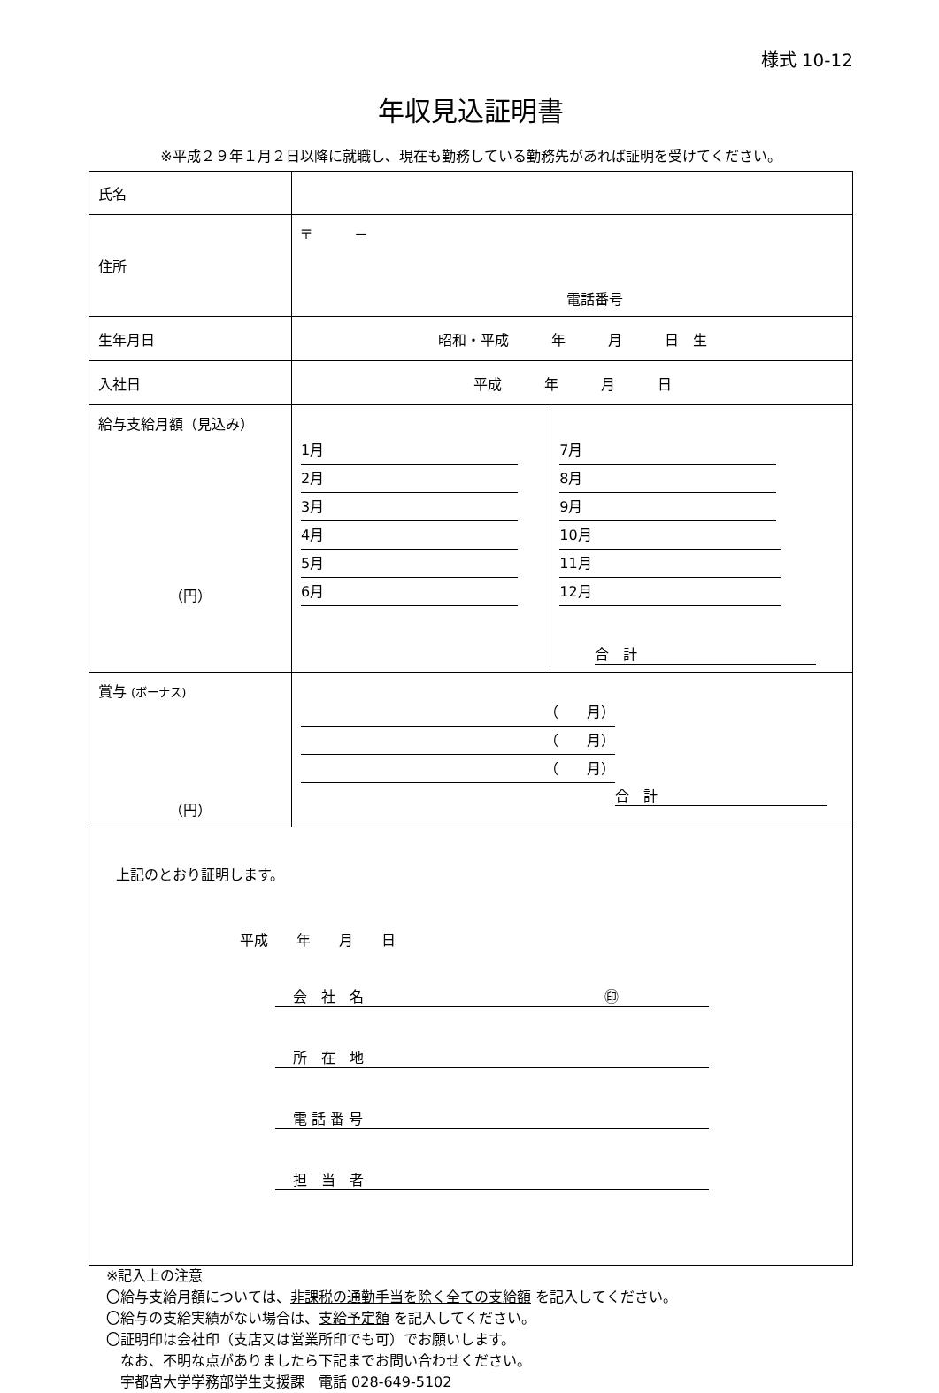様式 10-12
年収見込証明書
※平成２９年１月２日以降に就職し、現在も勤務している勤務先があれば証明を受けてください。
| 氏名 | | |
| 住所 | 〒 － 電話番号 | |
| 生年月日 | 昭和・平成 年 月 日 生 | |
| 入社日 | 平成 年 月 日 | |
| 給与支給月額（見込み） （円） | 1月 2月 3月 4月 5月 6月 | 7月 8月 9月 10月 11月 12月 合 計 |
| 賞与 (ボーナス) （円） | （ 月） （ 月） （ 月） 合 計 | |
| 上記のとおり証明します。 平成 年 月 日 会 社 名 ㊞ 所 在 地 電 話 番 号 担 当 者 | | |
※記入上の注意
〇給与支給月額については、非課税の通勤手当を除く全ての支給額 を記入してください。
〇給与の支給実績がない場合は、支給予定額 を記入してください。
〇証明印は会社印（支店又は営業所印でも可）でお願いします。
　なお、不明な点がありましたら下記までお問い合わせください。
　宇都宮大学学務部学生支援課　電話 028-649-5102